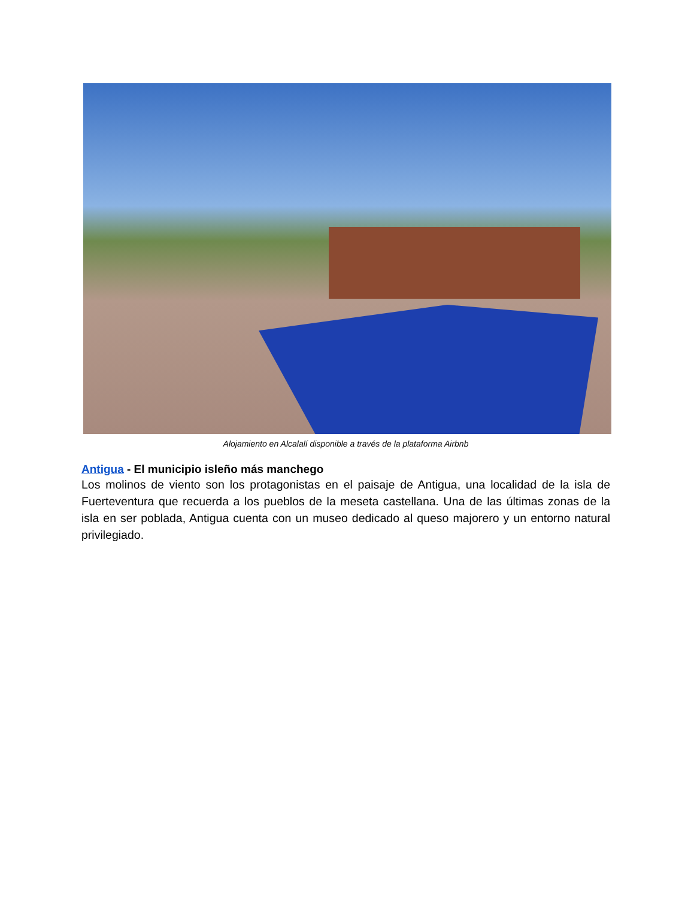Alojamiento en Alcalalí disponible a través de la plataforma Airbnb
Antigua - El municipio isleño más manchego
Los molinos de viento son los protagonistas en el paisaje de Antigua, una localidad de la isla de Fuerteventura que recuerda a los pueblos de la meseta castellana. Una de las últimas zonas de la isla en ser poblada, Antigua cuenta con un museo dedicado al queso majorero y un entorno natural privilegiado.